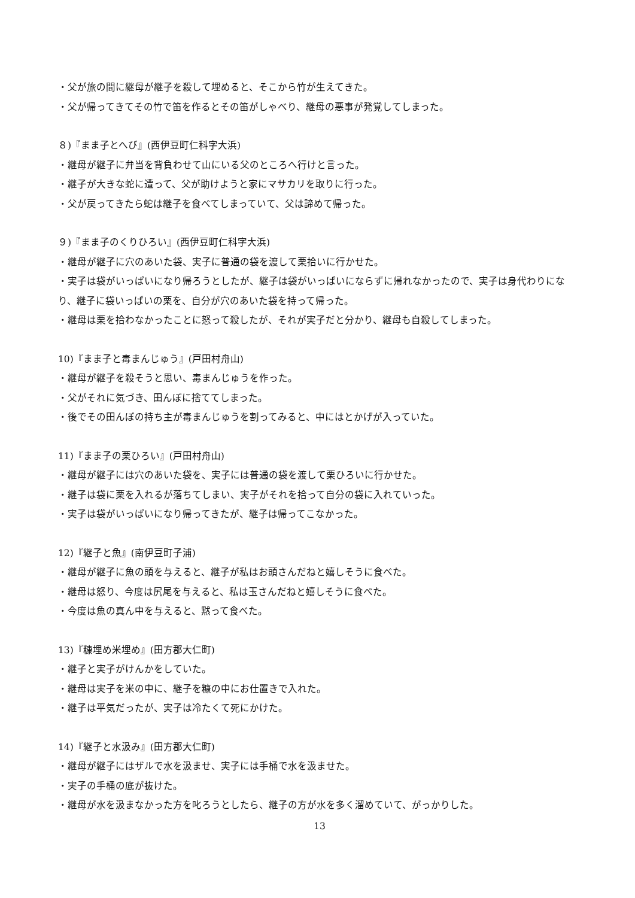・父が旅の間に継母が継子を殺して埋めると、そこから竹が生えてきた。
・父が帰ってきてその竹で笛を作るとその笛がしゃべり、継母の悪事が発覚してしまった。
８)『まま子とへび』(西伊豆町仁科字大浜)
・継母が継子に弁当を背負わせて山にいる父のところへ行けと言った。
・継子が大きな蛇に遭って、父が助けようと家にマサカリを取りに行った。
・父が戻ってきたら蛇は継子を食べてしまっていて、父は諦めて帰った。
９)『まま子のくりひろい』(西伊豆町仁科字大浜)
・継母が継子に穴のあいた袋、実子に普通の袋を渡して栗拾いに行かせた。
・実子は袋がいっぱいになり帰ろうとしたが、継子は袋がいっぱいにならずに帰れなかったので、実子は身代わりになり、継子に袋いっぱいの栗を、自分が穴のあいた袋を持って帰った。
・継母は栗を拾わなかったことに怒って殺したが、それが実子だと分かり、継母も自殺してしまった。
10)『まま子と毒まんじゅう』(戸田村舟山)
・継母が継子を殺そうと思い、毒まんじゅうを作った。
・父がそれに気づき、田んぼに捨ててしまった。
・後でその田んぼの持ち主が毒まんじゅうを割ってみると、中にはとかげが入っていた。
11)『まま子の栗ひろい』(戸田村舟山)
・継母が継子には穴のあいた袋を、実子には普通の袋を渡して栗ひろいに行かせた。
・継子は袋に栗を入れるが落ちてしまい、実子がそれを拾って自分の袋に入れていった。
・実子は袋がいっぱいになり帰ってきたが、継子は帰ってこなかった。
12)『継子と魚』(南伊豆町子浦)
・継母が継子に魚の頭を与えると、継子が私はお頭さんだねと嬉しそうに食べた。
・継母は怒り、今度は尻尾を与えると、私は玉さんだねと嬉しそうに食べた。
・今度は魚の真ん中を与えると、黙って食べた。
13)『糠埋め米埋め』(田方郡大仁町)
・継子と実子がけんかをしていた。
・継母は実子を米の中に、継子を糠の中にお仕置きで入れた。
・継子は平気だったが、実子は冷たくて死にかけた。
14)『継子と水汲み』(田方郡大仁町)
・継母が継子にはザルで水を汲ませ、実子には手桶で水を汲ませた。
・実子の手桶の底が抜けた。
・継母が水を汲まなかった方を叱ろうとしたら、継子の方が水を多く溜めていて、がっかりした。
13